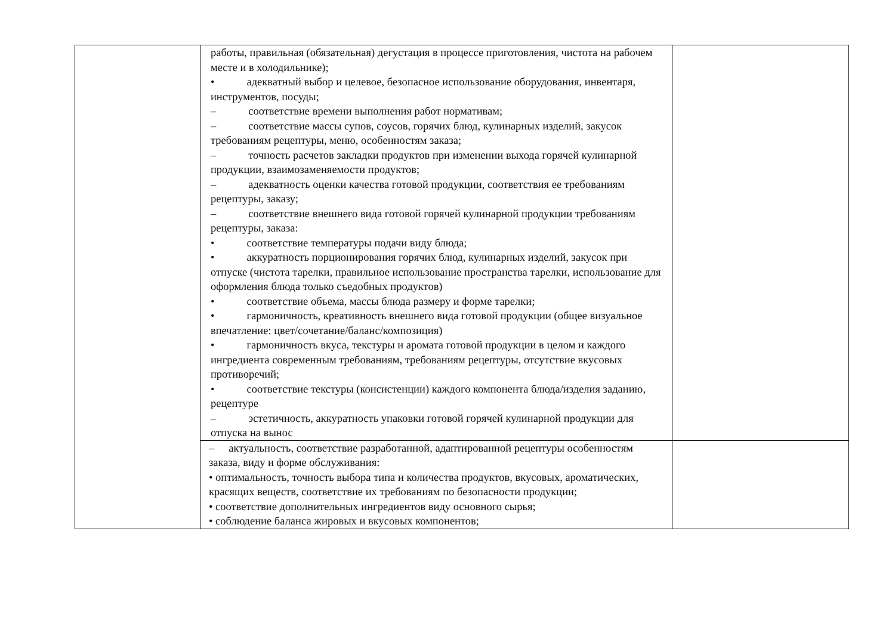| | работы, правильная (обязательная) дегустация в процессе приготовления, чистота на рабочем месте и в холодильнике); • адекватный выбор и целевое, безопасное использование оборудования, инвентаря, инструментов, посуды; – соответствие времени выполнения работ нормативам; – соответствие массы супов, соусов, горячих блюд, кулинарных изделий, закусок требованиям рецептуры, меню, особенностям заказа; – точность расчетов закладки продуктов при изменении выхода горячей кулинарной продукции, взаимозаменяемости продуктов; – адекватность оценки качества готовой продукции, соответствия ее требованиям рецептуры, заказу; – соответствие внешнего вида готовой горячей кулинарной продукции требованиям рецептуры, заказа: • соответствие температуры подачи виду блюда; • аккуратность порционирования горячих блюд, кулинарных изделий, закусок при отпуске (чистота тарелки, правильное использование пространства тарелки, использование для оформления блюда только съедобных продуктов) • соответствие объема, массы блюда размеру и форме тарелки; • гармоничность, креативность внешнего вида готовой продукции (общее визуальное впечатление: цвет/сочетание/баланс/композиция) • гармоничность вкуса, текстуры и аромата готовой продукции в целом и каждого ингредиента современным требованиям, требованиям рецептуры, отсутствие вкусовых противоречий; • соответствие текстуры (консистенции) каждого компонента блюда/изделия заданию, рецептуре – эстетичность, аккуратность упаковки готовой горячей кулинарной продукции для отпуска на вынос | |
| | – актуальность, соответствие разработанной, адаптированной рецептуры особенностям заказа, виду и форме обслуживания: • оптимальность, точность выбора типа и количества продуктов, вкусовых, ароматических, красящих веществ, соответствие их требованиям по безопасности продукции; • соответствие дополнительных ингредиентов виду основного сырья; • соблюдение баланса жировых и вкусовых компонентов; | |